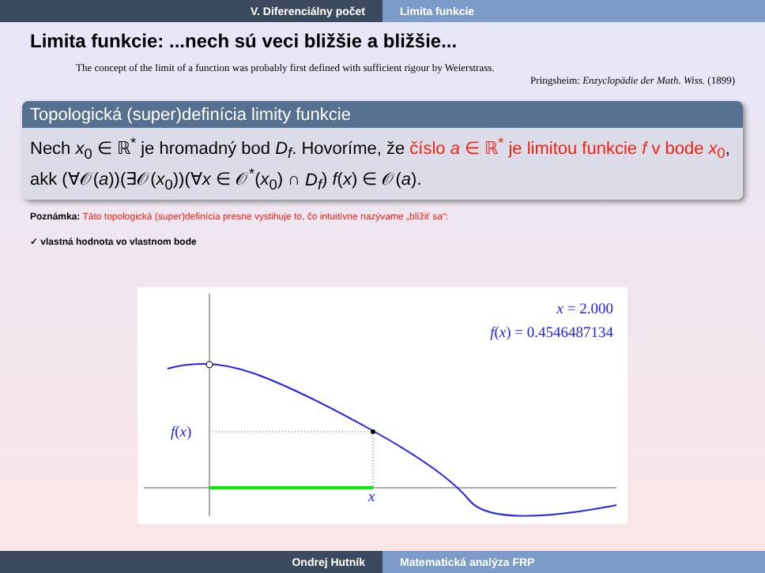V. Diferenciálny počet Limita funkcie
Limita funkcie: ...nech sú veci bližšie a bližšie...
The concept of the limit of a function was probably first defined with sufficient rigour by Weierstrass.
Pringsheim: Enzyclopädie der Math. Wiss. (1899)
Topologická (super)definícia limity funkcie
Nech x<sub>0</sub> ∈ ℝ<sup>*</sup> je hromadný bod D<sub>f</sub>. Hovoríme, že číslo a ∈ ℝ<sup>*</sup> je limitou funkcie f v bode x<sub>0</sub>, akk (∀𝒪(a))(∃𝒪(x<sub>0</sub>))(∀x ∈ 𝒪<sup>*</sup>(x<sub>0</sub>) ∩ D<sub>f</sub>) f(x) ∈ 𝒪(a).
Poznámka: Táto topologická (super)definícia presne vystihuje to, čo intuitívne nazývame „blížiť sa“:
✓ vlastná hodnota vo vlastnom bode
x = 2.000
f(x) = 0.4546487134
f(x)
x
Ondrej Hutník Matematická analýza FRP